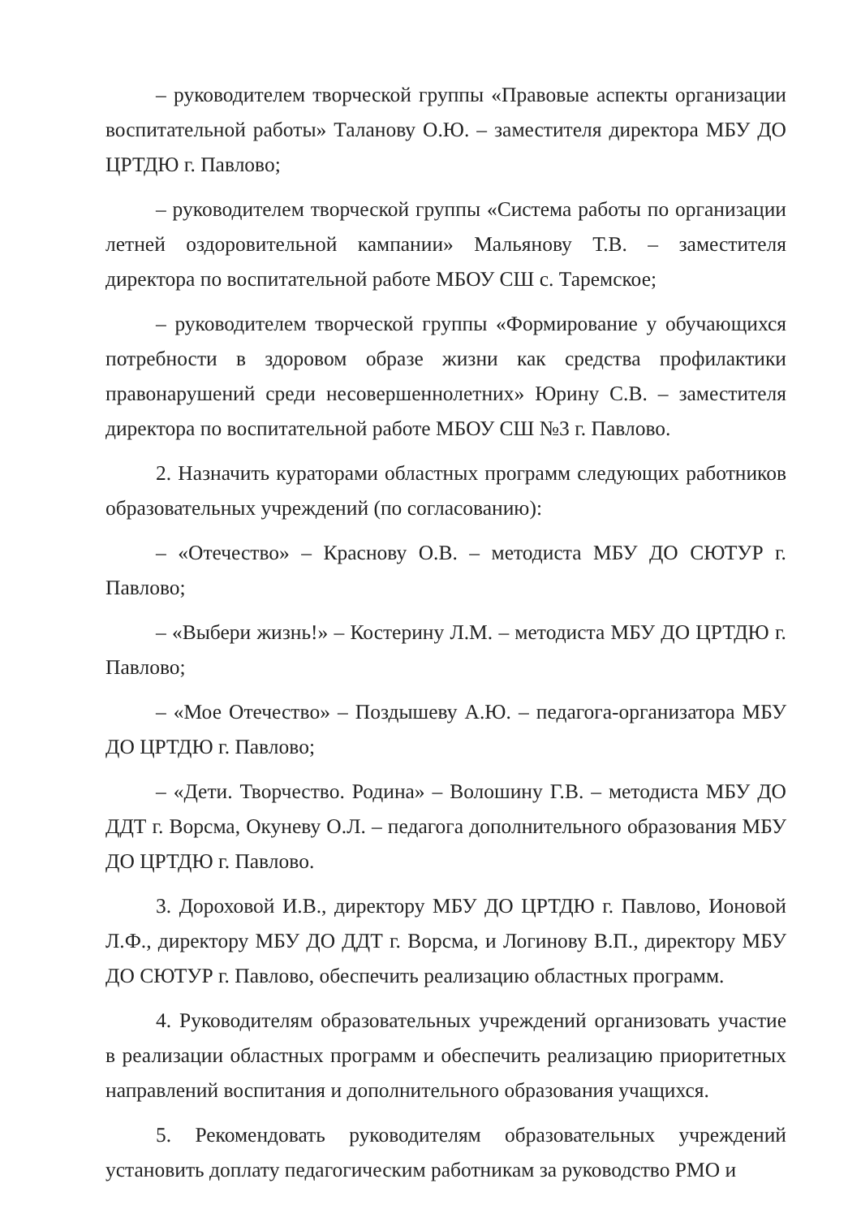– руководителем творческой группы «Правовые аспекты организации воспитательной работы» Таланову О.Ю. – заместителя директора МБУ ДО ЦРТДЮ г. Павлово;
– руководителем творческой группы «Система работы по организации летней оздоровительной кампании» Мальянову Т.В. – заместителя директора по воспитательной работе МБОУ СШ с. Таремское;
– руководителем творческой группы «Формирование у обучающихся потребности в здоровом образе жизни как средства профилактики правонарушений среди несовершеннолетних» Юрину С.В. – заместителя директора по воспитательной работе МБОУ СШ №3 г. Павлово.
2. Назначить кураторами областных программ следующих работников образовательных учреждений (по согласованию):
– «Отечество» – Краснову О.В. – методиста МБУ ДО СЮТУР г. Павлово;
– «Выбери жизнь!» – Костерину Л.М. – методиста МБУ ДО ЦРТДЮ г. Павлово;
– «Мое Отечество» – Поздышеву А.Ю. – педагога-организатора МБУ ДО ЦРТДЮ г. Павлово;
– «Дети. Творчество. Родина» – Волошину Г.В. – методиста МБУ ДО ДДТ г. Ворсма, Окуневу О.Л. – педагога дополнительного образования МБУ ДО ЦРТДЮ г. Павлово.
3. Дороховой И.В., директору МБУ ДО ЦРТДЮ г. Павлово, Ионовой Л.Ф., директору МБУ ДО ДДТ г. Ворсма, и Логинову В.П., директору МБУ ДО СЮТУР г. Павлово, обеспечить реализацию областных программ.
4. Руководителям образовательных учреждений организовать участие в реализации областных программ и обеспечить реализацию приоритетных направлений воспитания и дополнительного образования учащихся.
5. Рекомендовать руководителям образовательных учреждений установить доплату педагогическим работникам за руководство РМО и